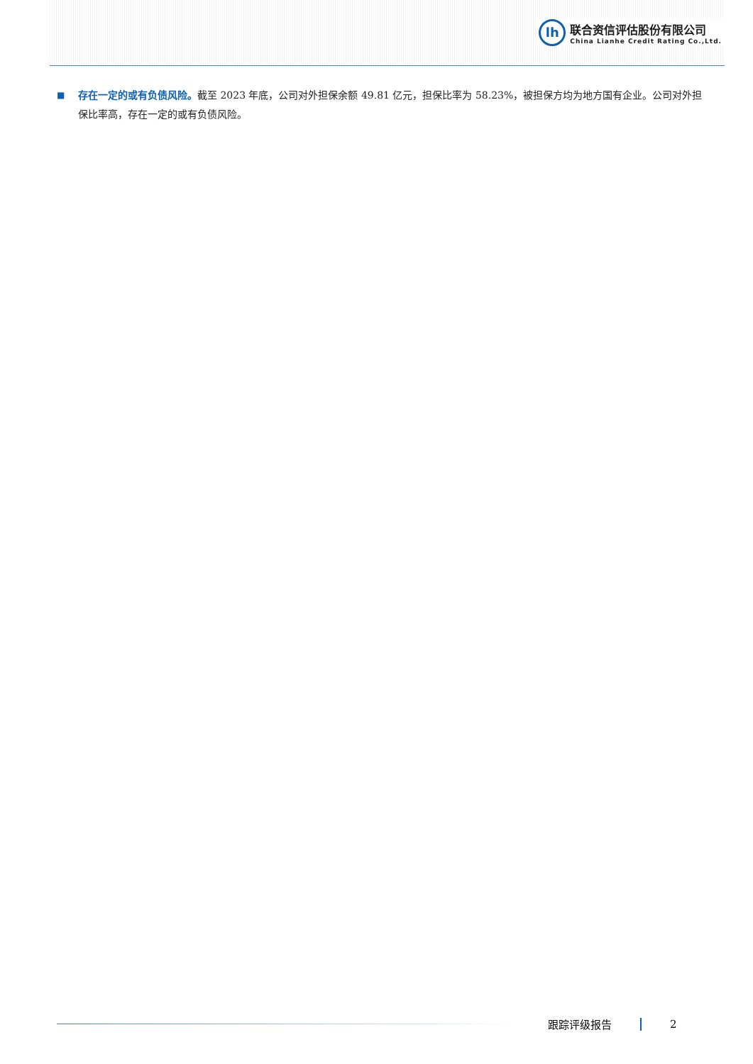lh
联合资信评估股份有限公司
China Lianhe Credit Rating Co.,Ltd.
■
存在一定的或有负债风险。截至 2023 年底，公司对外担保余额 49.81 亿元，担保比率为 58.23%，被担保方均为地方国有企业。公司对外担保比率高，存在一定的或有负债风险。
跟踪评级报告 2